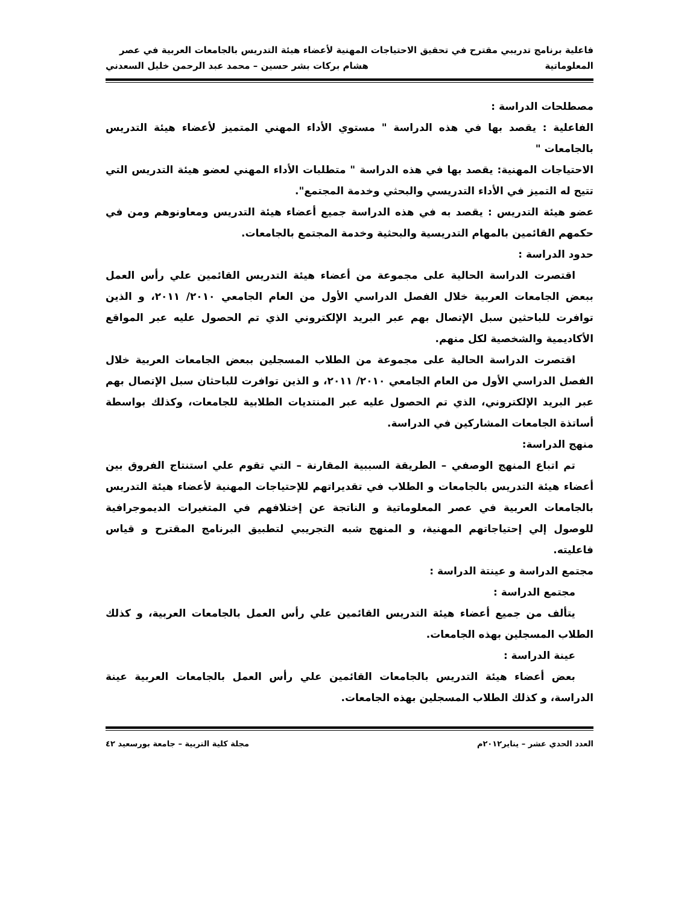فاعلية برنامج تدريبي مقترح في تحقيق الاحتياجات المهنية لأعضاء هيئة التدريس بالجامعات العربية في عصر
المعلوماتية هشام بركات بشر حسين – محمد عبد الرحمن خليل السعدني
مصطلحات الدراسة :
الفاعلية : يقصد بها في هذه الدراسة " مستوي الأداء المهني المتميز لأعضاء هيئة التدريس بالجامعات "
الاحتياجات المهنية: يقصد بها في هذه الدراسة " متطلبات الأداء المهني لعضو هيئة التدريس التي تتيح له التميز في الأداء التدريسي والبحثي وخدمة المجتمع".
عضو هيئة التدريس : يقصد به في هذه الدراسة جميع أعضاء هيئة التدريس ومعاونوهم ومن في حكمهم القائمين بالمهام التدريسية والبحثية وخدمة المجتمع بالجامعات.
حدود الدراسة :
اقتصرت الدراسة الحالية على مجموعة من أعضاء هيئة التدريس القائمين علي رأس العمل ببعض الجامعات العربية خلال الفصل الدراسي الأول من العام الجامعي ٢٠١٠/ ٢٠١١، و الذين توافرت للباحثين سبل الإتصال بهم عبر البريد الإلكتروني الذي تم الحصول عليه عبر المواقع الأكاديمية والشخصية لكل منهم.
اقتصرت الدراسة الحالية على مجموعة من الطلاب المسجلين ببعض الجامعات العربية خلال الفصل الدراسي الأول من العام الجامعي ٢٠١٠/ ٢٠١١، و الذين توافرت للباحثان سبل الإتصال بهم عبر البريد الإلكتروني، الذي تم الحصول عليه عبر المنتديات الطلابية للجامعات، وكذلك بواسطة أساتذة الجامعات المشاركين في الدراسة.
منهج الدراسة:
تم اتباع المنهج الوصفي – الطريقة السببية المقارنة – التي تقوم علي استنتاج الفروق بين أعضاء هيئة التدريس بالجامعات و الطلاب في تقديراتهم للإحتياجات المهنية لأعضاء هيئة التدريس بالجامعات العربية في عصر المعلوماتية و الناتجة عن إختلافهم في المتغيرات الديموجرافية للوصول إلي إحتياجاتهم المهنية، و المنهج شبه التجريبي لتطبيق البرنامج المقترح و قياس فاعليته.
مجتمع الدراسة و عينتة الدراسة :
مجتمع الدراسة :
يتألف من جميع أعضاء هيئة التدريس القائمين علي رأس العمل بالجامعات العربية، و كذلك الطلاب المسجلين بهذه الجامعات.
عينة الدراسة :
بعض أعضاء هيئة التدريس بالجامعات القائمين علي رأس العمل بالجامعات العربية عينة الدراسة، و كذلك الطلاب المسجلين بهذه الجامعات.
العدد الحدي عشر – يناير٢٠١٢م مجلة كلية التربية – جامعة بورسعيد ٤٢